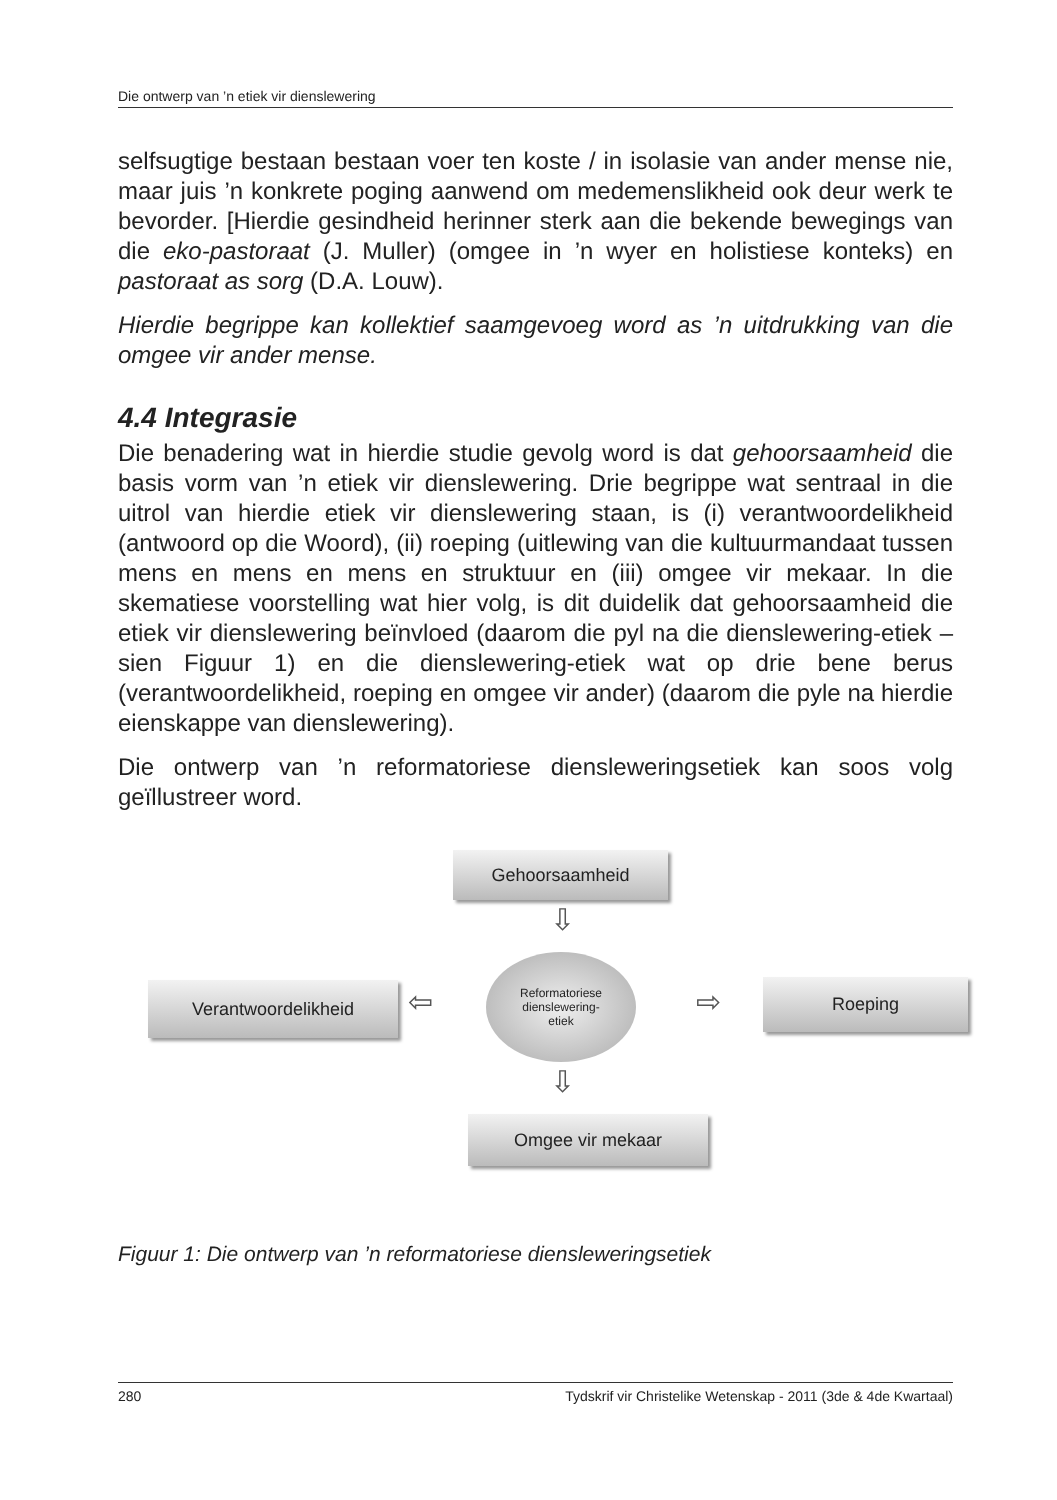Die ontwerp van ’n etiek vir dienslewering
selfsugtige bestaan bestaan voer ten koste / in isolasie van ander mense nie, maar juis ’n konkrete poging aanwend om medemenslikheid ook deur werk te bevorder. [Hierdie gesindheid herinner sterk aan die bekende bewegings van die eko-pastoraat (J. Muller) (omgee in ’n wyer en holistiese konteks) en pastoraat as sorg (D.A. Louw).
Hierdie begrippe kan kollektief saamgevoeg word as ’n uitdrukking van die omgee vir ander mense.
4.4 Integrasie
Die benadering wat in hierdie studie gevolg word is dat gehoorsaamheid die basis vorm van ’n etiek vir dienslewering. Drie begrippe wat sentraal in die uitrol van hierdie etiek vir dienslewering staan, is (i) verantwoordelikheid (antwoord op die Woord), (ii) roeping (uitlewing van die kultuurmandaat tussen mens en mens en mens en struktuur en (iii) omgee vir mekaar. In die skematiese voorstelling wat hier volg, is dit duidelik dat gehoorsaamheid die etiek vir dienslewering beïnvloed (daarom die pyl na die dienslewering-etiek – sien Figuur 1) en die dienslewering-etiek wat op drie bene berus (verantwoordelikheid, roeping en omgee vir ander) (daarom die pyle na hierdie eienskappe van dienslewering).
Die ontwerp van ’n reformatoriese diensleweringsetiek kan soos volg geïllustreer word.
Gehoorsaamheid
⇩
Verantwoordelikheid ⇦
Reformatoriese
dienslewering-
etiek
⇨ Roeping
⇩
Omgee vir mekaar
Figuur 1: Die ontwerp van ’n reformatoriese diensleweringsetiek
280 Tydskrif vir Christelike Wetenskap - 2011 (3de & 4de Kwartaal)